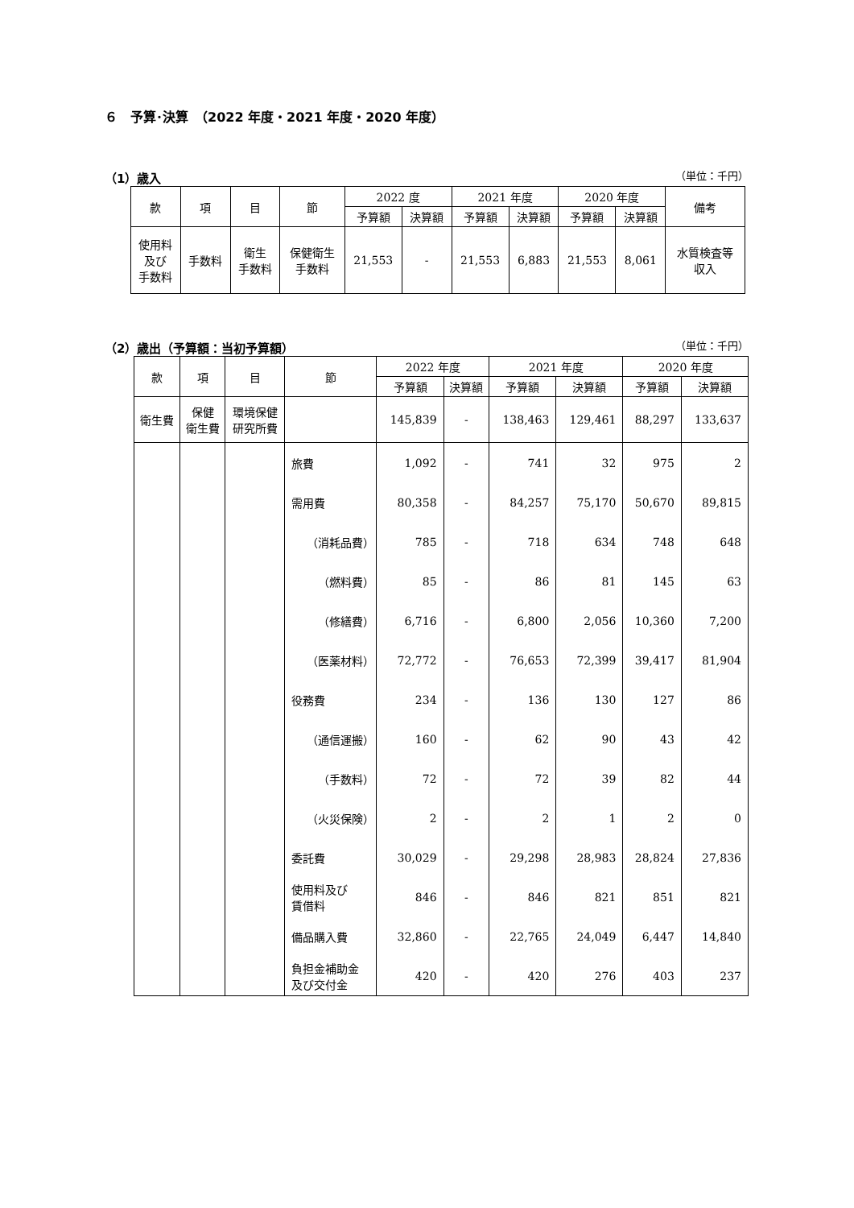６　予算･決算　（2022 年度・2021 年度・2020 年度）
（1）歳入
（単位：千円）
| 款 | 項 | 目 | 節 | 2022 度 | | 2021 年度 | | 2020 年度 | | 備考 |
| --- | --- | --- | --- | --- | --- | --- | --- | --- | --- | --- |
| | | | | 予算額 | 決算額 | 予算額 | 決算額 | 予算額 | 決算額 | |
| 使用料 及び 手数料 | 手数料 | 衛生 手数料 | 保健衛生 手数料 | 21,553 | - | 21,553 | 6,883 | 21,553 | 8,061 | 水質検査等 収入 |
（2）歳出（予算額：当初予算額）
（単位：千円）
| 款 | 項 | 目 | 節 | 2022 年度 | | 2021 年度 | | 2020 年度 | |
| --- | --- | --- | --- | --- | --- | --- | --- | --- | --- |
| | | | | 予算額 | 決算額 | 予算額 | 決算額 | 予算額 | 決算額 |
| 衛生費 | 保健 衛生費 | 環境保健 研究所費 | | 145,839 | - | 138,463 | 129,461 | 88,297 | 133,637 |
| | | | 旅費 | 1,092 | - | 741 | 32 | 975 | 2 |
| | | | 需用費 | 80,358 | - | 84,257 | 75,170 | 50,670 | 89,815 |
| | | | （消耗品費） | 785 | - | 718 | 634 | 748 | 648 |
| | | | （燃料費） | 85 | - | 86 | 81 | 145 | 63 |
| | | | （修繕費） | 6,716 | - | 6,800 | 2,056 | 10,360 | 7,200 |
| | | | （医薬材料） | 72,772 | - | 76,653 | 72,399 | 39,417 | 81,904 |
| | | | 役務費 | 234 | - | 136 | 130 | 127 | 86 |
| | | | （通信運搬） | 160 | - | 62 | 90 | 43 | 42 |
| | | | （手数料） | 72 | - | 72 | 39 | 82 | 44 |
| | | | （火災保険） | 2 | - | 2 | 1 | 2 | 0 |
| | | | 委託費 | 30,029 | - | 29,298 | 28,983 | 28,824 | 27,836 |
| | | | 使用料及び 賃借料 | 846 | - | 846 | 821 | 851 | 821 |
| | | | 備品購入費 | 32,860 | - | 22,765 | 24,049 | 6,447 | 14,840 |
| | | | 負担金補助金 及び交付金 | 420 | - | 420 | 276 | 403 | 237 |